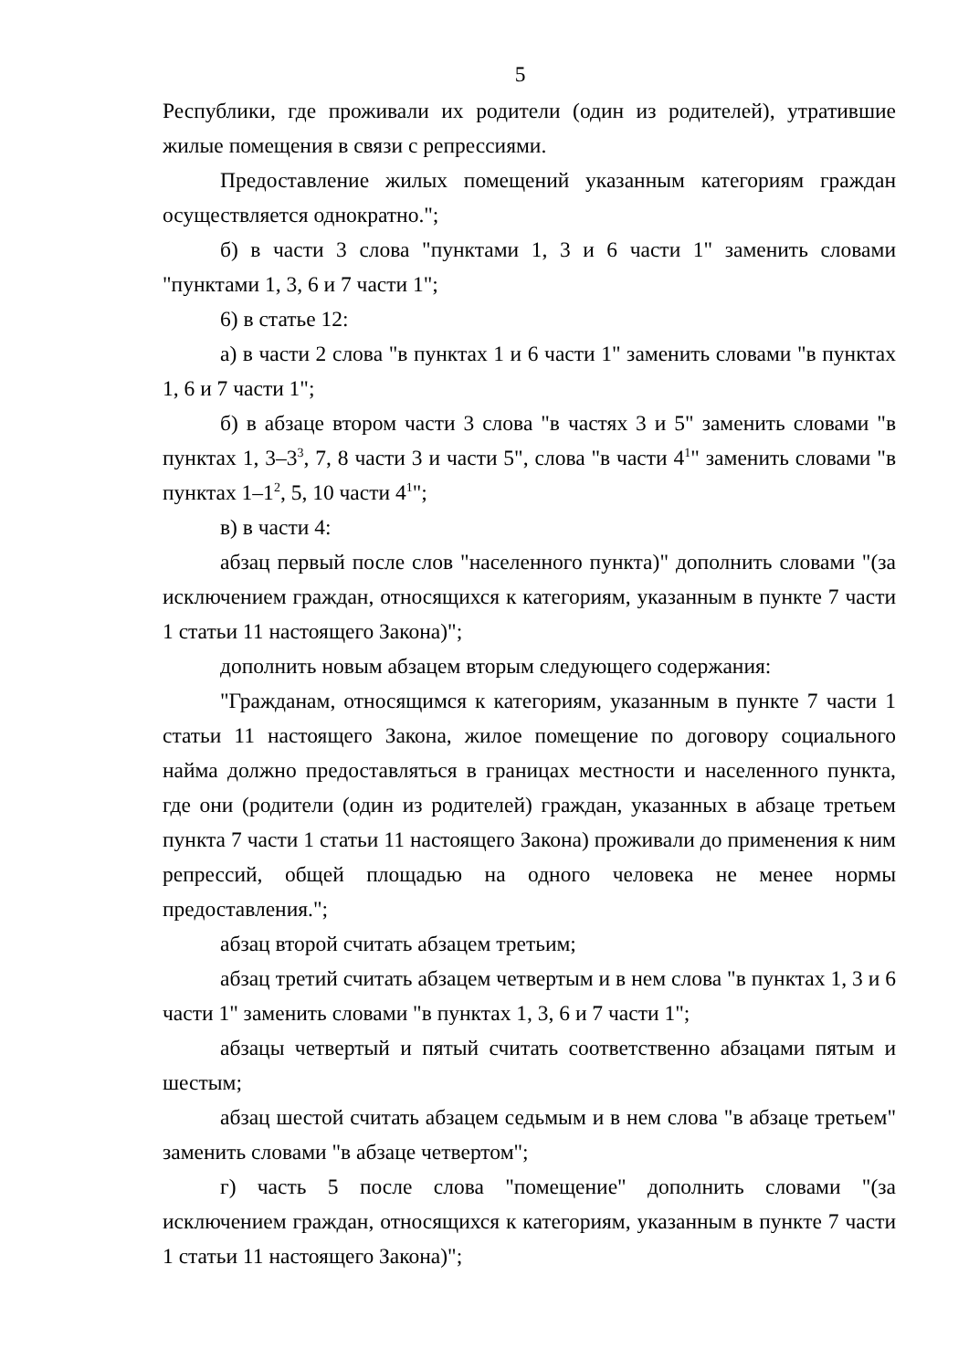5
Республики, где проживали их родители (один из родителей), утратившие жилые помещения в связи с репрессиями.
Предоставление жилых помещений указанным категориям граждан осуществляется однократно.";
б) в части 3 слова "пунктами 1, 3 и 6 части 1" заменить словами "пунктами 1, 3, 6 и 7 части 1";
6) в статье 12:
а) в части 2 слова "в пунктах 1 и 6 части 1" заменить словами "в пунктах 1, 6 и 7 части 1";
б) в абзаце втором части 3 слова "в частях 3 и 5" заменить словами "в пунктах 1, 3–3<sup>3</sup>, 7, 8 части 3 и части 5", слова "в части 4<sup>1</sup>" заменить словами "в пунктах 1–1<sup>2</sup>, 5, 10 части 4<sup>1</sup>";
в) в части 4:
абзац первый после слов "населенного пункта)" дополнить словами "(за исключением граждан, относящихся к категориям, указанным в пункте 7 части 1 статьи 11 настоящего Закона)";
дополнить новым абзацем вторым следующего содержания:
"Гражданам, относящимся к категориям, указанным в пункте 7 части 1 статьи 11 настоящего Закона, жилое помещение по договору социального найма должно предоставляться в границах местности и населенного пункта, где они (родители (один из родителей) граждан, указанных в абзаце третьем пункта 7 части 1 статьи 11 настоящего Закона) проживали до применения к ним репрессий, общей площадью на одного человека не менее нормы предоставления.";
абзац второй считать абзацем третьим;
абзац третий считать абзацем четвертым и в нем слова "в пунктах 1, 3 и 6 части 1" заменить словами "в пунктах 1, 3, 6 и 7 части 1";
абзацы четвертый и пятый считать соответственно абзацами пятым и шестым;
абзац шестой считать абзацем седьмым и в нем слова "в абзаце третьем" заменить словами "в абзаце четвертом";
г) часть 5 после слова "помещение" дополнить словами "(за исключением граждан, относящихся к категориям, указанным в пункте 7 части 1 статьи 11 настоящего Закона)";